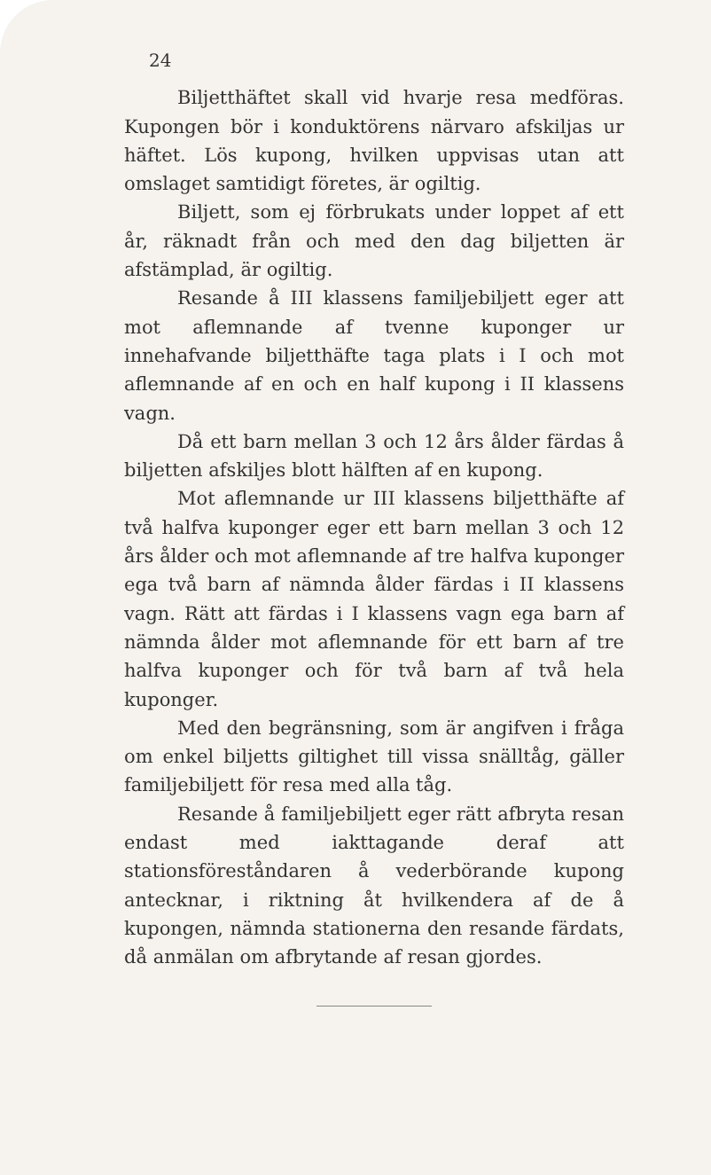24
Biljetthäftet skall vid hvarje resa medföras. Kupongen bör i konduktörens närvaro afskiljas ur häftet. Lös kupong, hvilken uppvisas utan att omslaget samtidigt företes, är ogiltig.
Biljett, som ej förbrukats under loppet af ett år, räknadt från och med den dag biljetten är afstämplad, är ogiltig.
Resande å III klassens familjebiljett eger att mot aflemnande af tvenne kuponger ur innehafvande biljetthäfte taga plats i I och mot aflemnande af en och en half kupong i II klassens vagn.
Då ett barn mellan 3 och 12 års ålder färdas å biljetten afskiljes blott hälften af en kupong.
Mot aflemnande ur III klassens biljetthäfte af två halfva kuponger eger ett barn mellan 3 och 12 års ålder och mot aflemnande af tre halfva kuponger ega två barn af nämnda ålder färdas i II klassens vagn. Rätt att färdas i I klassens vagn ega barn af nämnda ålder mot aflemnande för ett barn af tre halfva kuponger och för två barn af två hela kuponger.
Med den begränsning, som är angifven i fråga om enkel biljetts giltighet till vissa snälltåg, gäller familjebiljett för resa med alla tåg.
Resande å familjebiljett eger rätt afbryta resan endast med iakttagande deraf att stationsföreståndaren å vederbörande kupong antecknar, i riktning åt hvilkendera af de å kupongen, nämnda stationerna den resande färdats, då anmälan om afbrytande af resan gjordes.